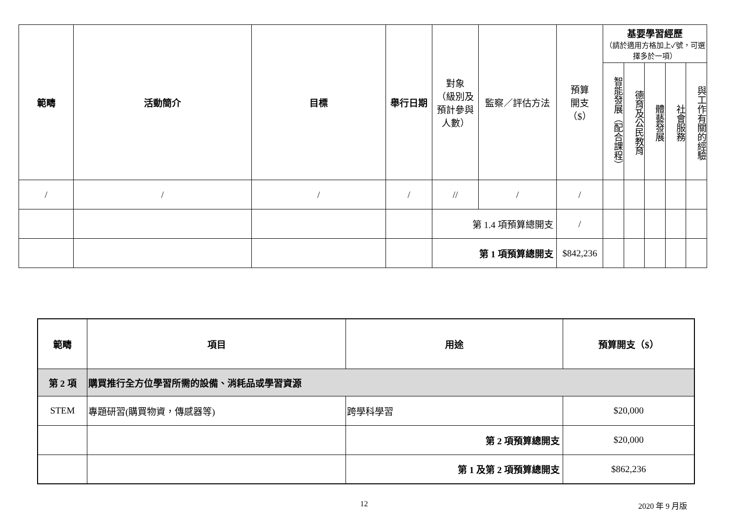| 範疇 | 活動簡介 | 目標 | 舉行日期 | 對象 （級別及 預計參與 人數） | 監察／評估方法 | 預算 開支 （$） | 基要學習經歷 （請於適用方格加上✓號，可選擇多於一項） | | | | |
| --- | --- | --- | --- | --- | --- | --- | --- | --- | --- | --- | --- |
| | | | | | | | 智能發展（配合課程） | 德育及公民教育 | 體藝發展 | 社會服務 | 與工作有關的經驗 |
| / | / | / | / | // | / | / | | | | | |
| | | | | 第 1.4 項預算總開支 | | / | | | | | |
| | | | | 第 1 項預算總開支 | | $842,236 | | | | | |
| 範疇 | 項目 | 用途 | 預算開支（$） |
| --- | --- | --- | --- |
| 第 2 項 | 購買推行全方位學習所需的設備、消耗品或學習資源 | | |
| STEM | 專題研習(購買物資，傳感器等) | 跨學科學習 | $20,000 |
| | | 第 2 項預算總開支 | $20,000 |
| | | 第 1 及第 2 項預算總開支 | $862,236 |
12 2020 年 9 月版